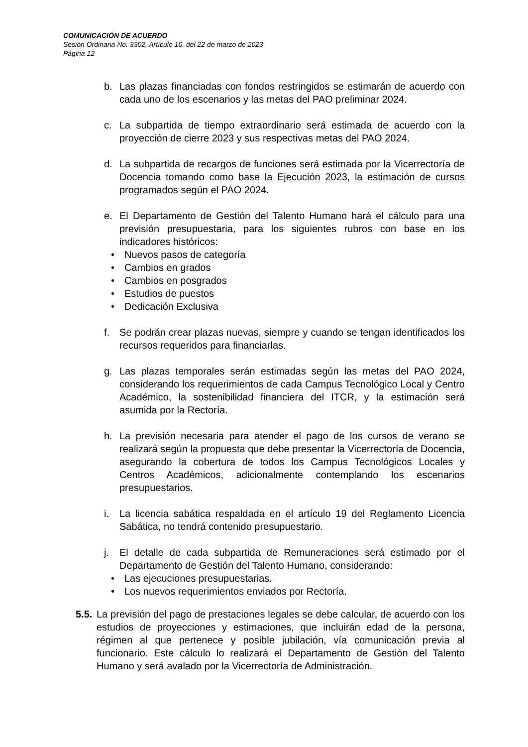COMUNICACIÓN DE ACUERDO
Sesión Ordinaria No. 3302, Artículo 10, del 22 de marzo de 2023
Página 12
b. Las plazas financiadas con fondos restringidos se estimarán de acuerdo con cada uno de los escenarios y las metas del PAO preliminar 2024.
c. La subpartida de tiempo extraordinario será estimada de acuerdo con la proyección de cierre 2023 y sus respectivas metas del PAO 2024.
d. La subpartida de recargos de funciones será estimada por la Vicerrectoría de Docencia tomando como base la Ejecución 2023, la estimación de cursos programados según el PAO 2024.
e. El Departamento de Gestión del Talento Humano hará el cálculo para una previsión presupuestaria, para los siguientes rubros con base en los indicadores históricos:
• Nuevos pasos de categoría
• Cambios en grados
• Cambios en posgrados
• Estudios de puestos
• Dedicación Exclusiva
f. Se podrán crear plazas nuevas, siempre y cuando se tengan identificados los recursos requeridos para financiarlas.
g. Las plazas temporales serán estimadas según las metas del PAO 2024, considerando los requerimientos de cada Campus Tecnológico Local y Centro Académico, la sostenibilidad financiera del ITCR, y la estimación será asumida por la Rectoría.
h. La previsión necesaria para atender el pago de los cursos de verano se realizará según la propuesta que debe presentar la Vicerrectoría de Docencia, asegurando la cobertura de todos los Campus Tecnológicos Locales y Centros Académicos, adicionalmente contemplando los escenarios presupuestarios.
i. La licencia sabática respaldada en el artículo 19 del Reglamento Licencia Sabática, no tendrá contenido presupuestario.
j. El detalle de cada subpartida de Remuneraciones será estimado por el Departamento de Gestión del Talento Humano, considerando:
• Las ejecuciones presupuestarias.
• Los nuevos requerimientos enviados por Rectoría.
5.5.
La previsión del pago de prestaciones legales se debe calcular, de acuerdo con los estudios de proyecciones y estimaciones, que incluirán edad de la persona, régimen al que pertenece y posible jubilación, vía comunicación previa al funcionario. Este cálculo lo realizará el Departamento de Gestión del Talento Humano y será avalado por la Vicerrectoría de Administración.